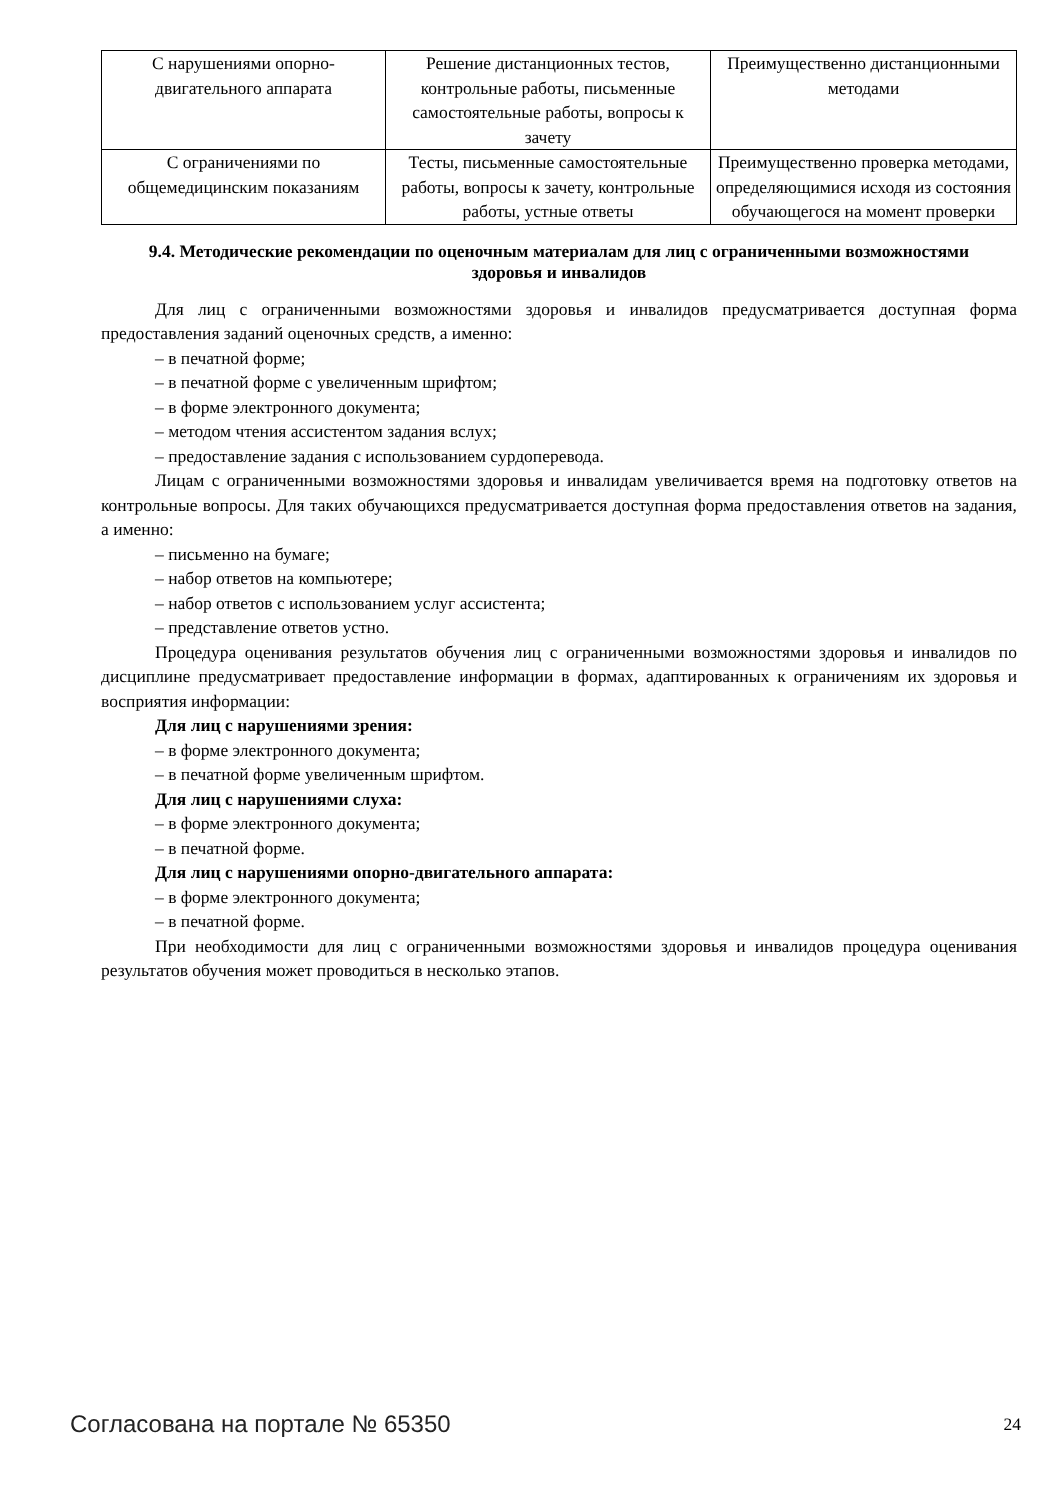| С нарушениями опорно-двигательного аппарата | Решение дистанционных тестов, контрольные работы, письменные самостоятельные работы, вопросы к зачету | Преимущественно дистанционными методами |
| С ограничениями по общемедицинским показаниям | Тесты, письменные самостоятельные работы, вопросы к зачету, контрольные работы, устные ответы | Преимущественно проверка методами, определяющимися исходя из состояния обучающегося на момент проверки |
9.4. Методические рекомендации по оценочным материалам для лиц с ограниченными возможностями здоровья и инвалидов
Для лиц с ограниченными возможностями здоровья и инвалидов предусматривается доступная форма предоставления заданий оценочных средств, а именно:
– в печатной форме;
– в печатной форме с увеличенным шрифтом;
– в форме электронного документа;
– методом чтения ассистентом задания вслух;
– предоставление задания с использованием сурдоперевода.
Лицам с ограниченными возможностями здоровья и инвалидам увеличивается время на подготовку ответов на контрольные вопросы. Для таких обучающихся предусматривается доступная форма предоставления ответов на задания, а именно:
– письменно на бумаге;
– набор ответов на компьютере;
– набор ответов с использованием услуг ассистента;
– представление ответов устно.
Процедура оценивания результатов обучения лиц с ограниченными возможностями здоровья и инвалидов по дисциплине предусматривает предоставление информации в формах, адаптированных к ограничениям их здоровья и восприятия информации:
Для лиц с нарушениями зрения:
– в форме электронного документа;
– в печатной форме увеличенным шрифтом.
Для лиц с нарушениями слуха:
– в форме электронного документа;
– в печатной форме.
Для лиц с нарушениями опорно-двигательного аппарата:
– в форме электронного документа;
– в печатной форме.
При необходимости для лиц с ограниченными возможностями здоровья и инвалидов процедура оценивания результатов обучения может проводиться в несколько этапов.
Согласована на портале № 65350 24